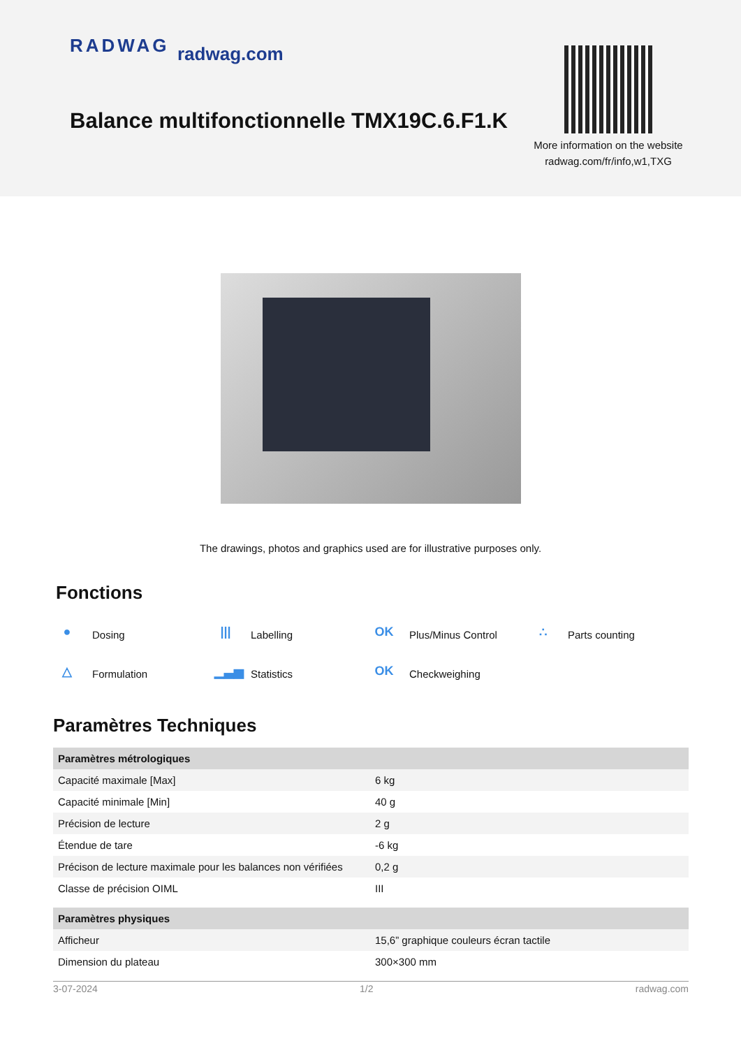RADWAG radwag.com
Balance multifonctionnelle TMX19C.6.F1.K
More information on the website
radwag.com/fr/info,w1,TXG
The drawings, photos and graphics used are for illustrative purposes only.
Fonctions
● Dosing
||| Labelling
OK Plus/Minus Control
∴ Parts counting
△ Formulation
▁▃▅ Statistics
OK Checkweighing
Paramètres Techniques
| Paramètres métrologiques | |
| --- | --- |
| Capacité maximale [Max] | 6 kg |
| Capacité minimale [Min] | 40 g |
| Précision de lecture | 2 g |
| Étendue de tare | -6 kg |
| Précison de lecture maximale pour les balances non vérifiées | 0,2 g |
| Classe de précision OIML | III |
| Paramètres physiques | |
| Afficheur | 15,6” graphique couleurs écran tactile |
| Dimension du plateau | 300×300 mm |
3-07-2024 1/2 radwag.com